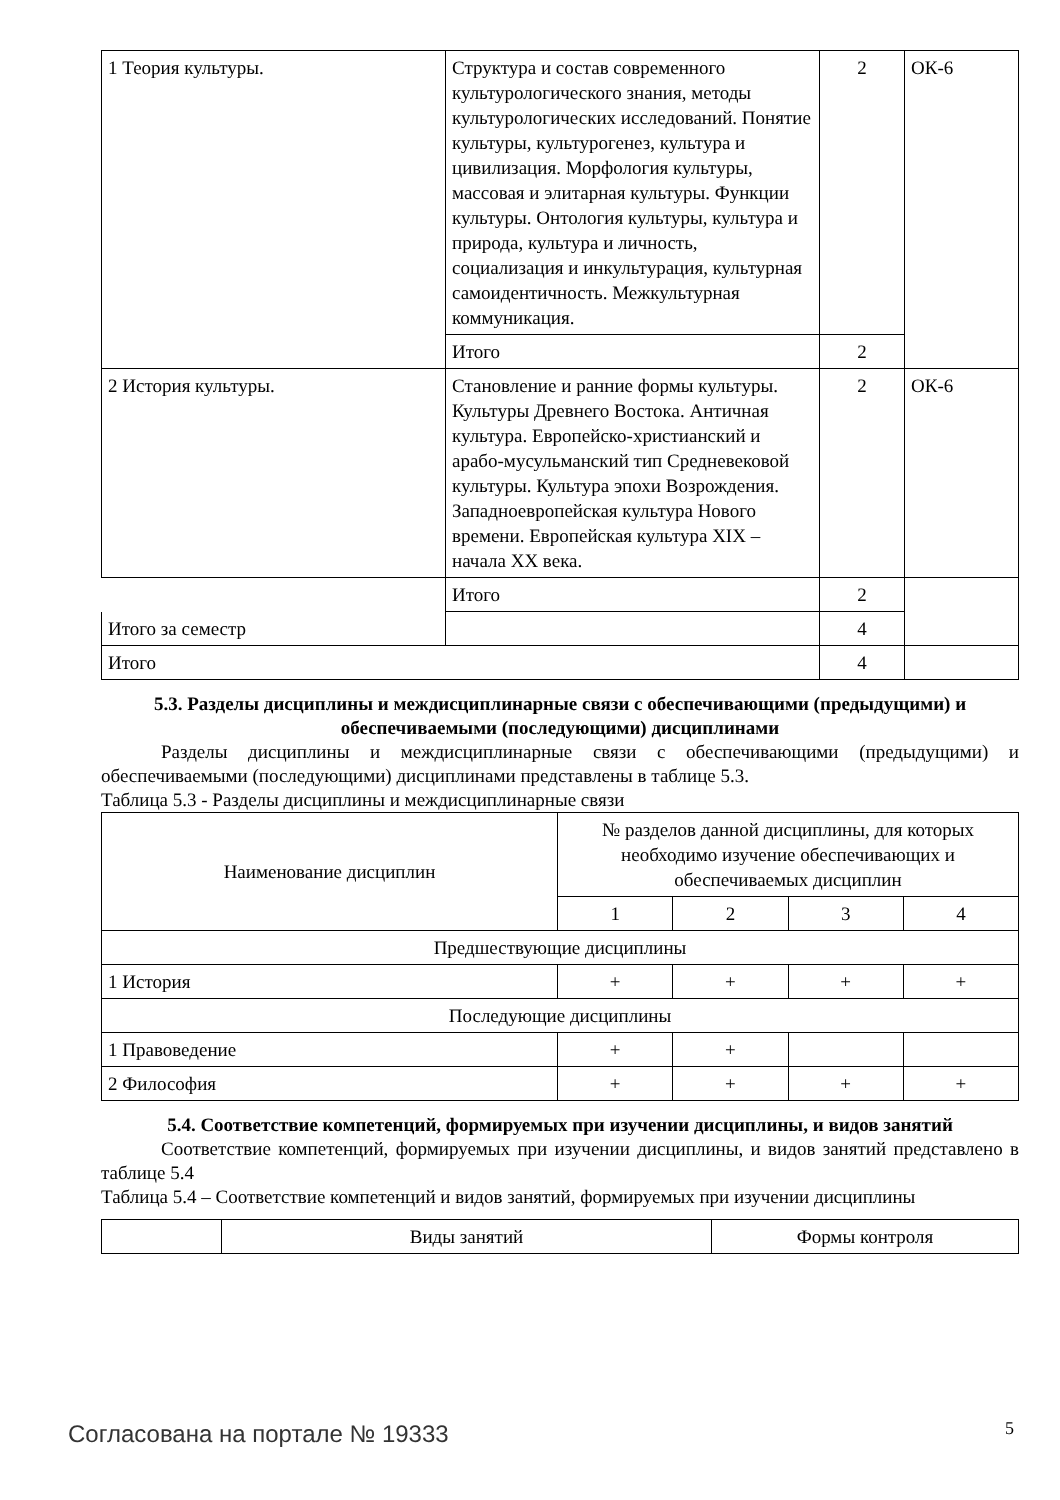| 1 Теория культуры. | Структура и состав современного культурологического знания, методы культурологических исследований. Понятие культуры, культурогенез, культура и цивилизация. Морфология культуры, массовая и элитарная культуры. Функции культуры. Онтология культуры, культура и природа, культура и личность, социализация и инкультурация, культурная самоидентичность. Межкультурная коммуникация. | 2 | ОК-6 |
| | Итого | 2 | |
| 2 История культуры. | Становление и ранние формы культуры. Культуры Древнего Востока. Античная культура. Европейско-христианский и арабо-мусульманский тип Средневековой культуры. Культура эпохи Возрождения. Западноевропейская культура Нового времени. Европейская культура XIX – начала XX века. | 2 | ОК-6 |
| | Итого | 2 | |
| Итого за семестр | | 4 | |
| Итого | | 4 | |
5.3. Разделы дисциплины и междисциплинарные связи с обеспечивающими (предыдущими) и обеспечиваемыми (последующими) дисциплинами
Разделы дисциплины и междисциплинарные связи с обеспечивающими (предыдущими) и обеспечиваемыми (последующими) дисциплинами представлены в таблице 5.3.
Таблица 5.3 - Разделы дисциплины и междисциплинарные связи
| Наименование дисциплин | № разделов данной дисциплины, для которых необходимо изучение обеспечивающих и обеспечиваемых дисциплин | | | |
| --- | --- | --- | --- | --- |
| | 1 | 2 | 3 | 4 |
| Предшествующие дисциплины | | | | |
| 1 История | + | + | + | + |
| Последующие дисциплины | | | | |
| 1 Правоведение | + | + | | |
| 2 Философия | + | + | + | + |
5.4. Соответствие компетенций, формируемых при изучении дисциплины, и видов занятий
Соответствие компетенций, формируемых при изучении дисциплины, и видов занятий представлено в таблице 5.4
Таблица 5.4 – Соответствие компетенций и видов занятий, формируемых при изучении дисциплины
| | Виды занятий | Формы контроля |
Согласована на портале № 19333 5